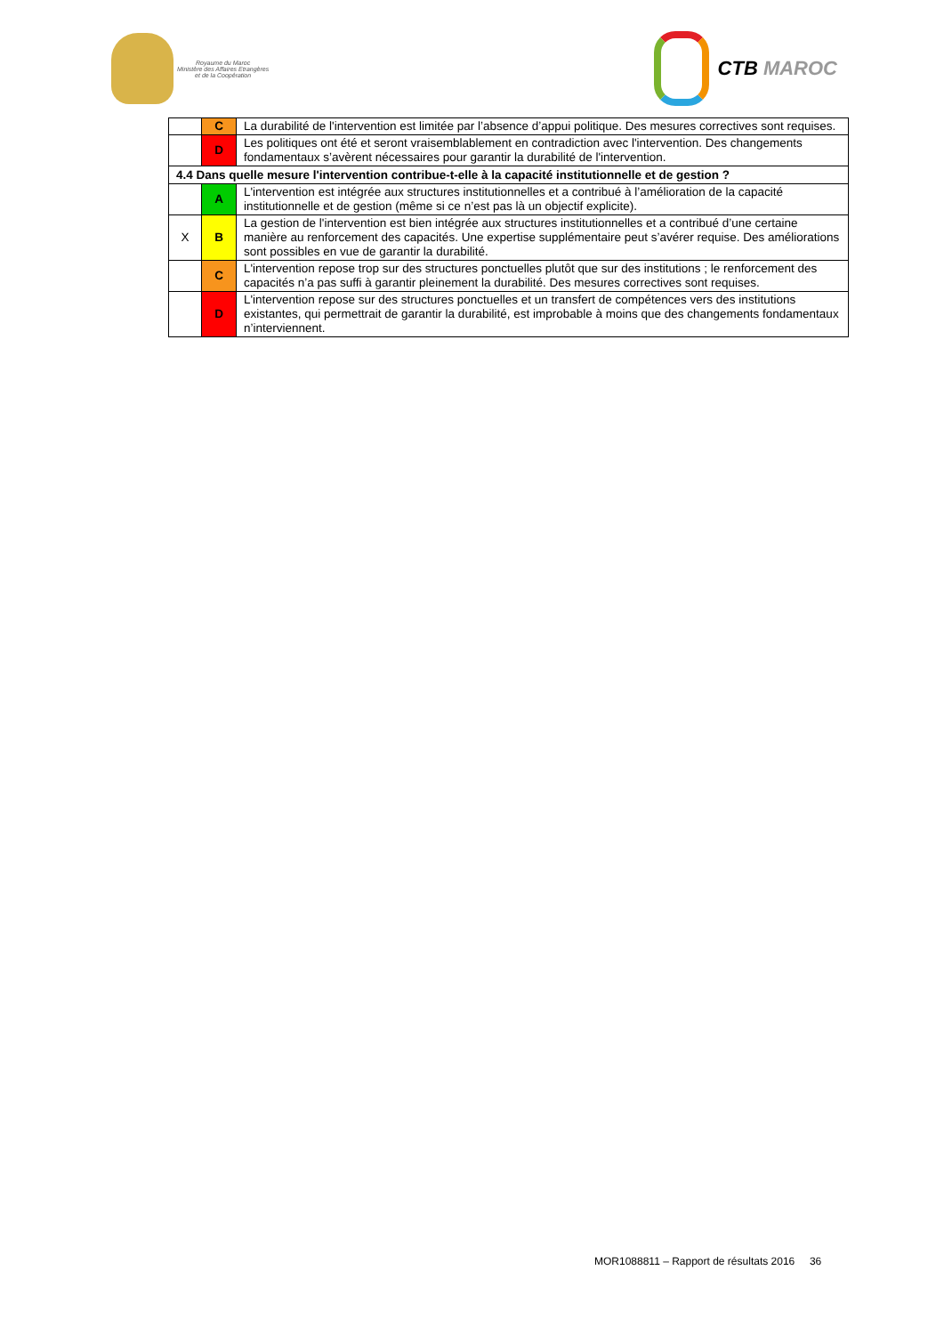Royaume du Maroc
Ministère des Affaires Etrangères
et de la Coopération
CTB MAROC
| | C | La durabilité de l'intervention est limitée par l’absence d’appui politique. Des mesures correctives sont requises. |
| | D | Les politiques ont été et seront vraisemblablement en contradiction avec l'intervention. Des changements fondamentaux s’avèrent nécessaires pour garantir la durabilité de l'intervention. |
| 4.4 Dans quelle mesure l'intervention contribue-t-elle à la capacité institutionnelle et de gestion ? | | |
| | A | L'intervention est intégrée aux structures institutionnelles et a contribué à l’amélioration de la capacité institutionnelle et de gestion (même si ce n’est pas là un objectif explicite). |
| X | B | La gestion de l'intervention est bien intégrée aux structures institutionnelles et a contribué d’une certaine manière au renforcement des capacités. Une expertise supplémentaire peut s’avérer requise. Des améliorations sont possibles en vue de garantir la durabilité. |
| | C | L'intervention repose trop sur des structures ponctuelles plutôt que sur des institutions ; le renforcement des capacités n’a pas suffi à garantir pleinement la durabilité. Des mesures correctives sont requises. |
| | D | L'intervention repose sur des structures ponctuelles et un transfert de compétences vers des institutions existantes, qui permettrait de garantir la durabilité, est improbable à moins que des changements fondamentaux n’interviennent. |
MOR1088811 – Rapport de résultats 2016 36